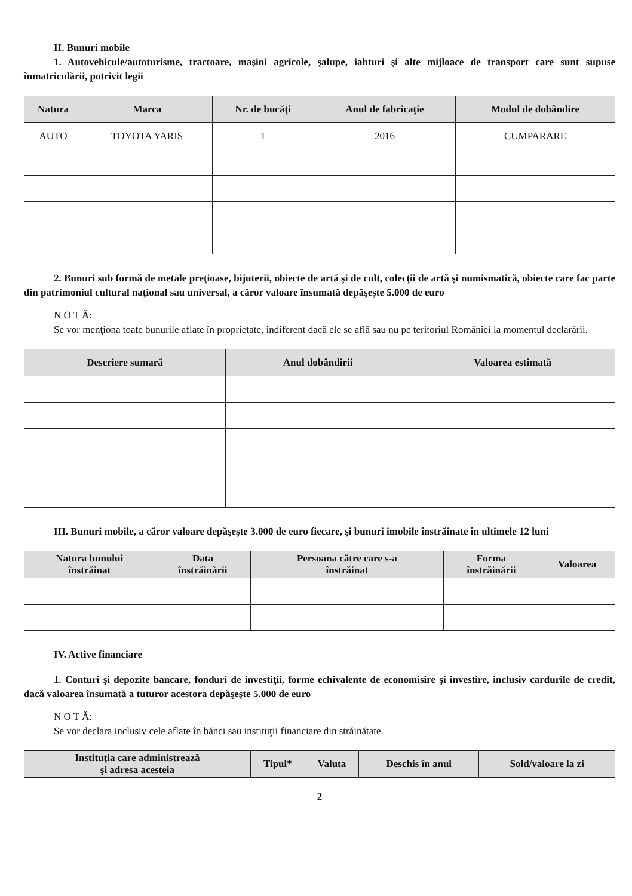II. Bunuri mobile
1. Autovehicule/autoturisme, tractoare, maşini agricole, şalupe, iahturi şi alte mijloace de transport care sunt supuse înmatriculării, potrivit legii
| Natura | Marca | Nr. de bucăţi | Anul de fabricaţie | Modul de dobândire |
| --- | --- | --- | --- | --- |
| AUTO | TOYOTA YARIS | 1 | 2016 | CUMPARARE |
2. Bunuri sub formă de metale preţioase, bijuterii, obiecte de artă şi de cult, colecţii de artă şi numismatică, obiecte care fac parte din patrimoniul cultural naţional sau universal, a căror valoare însumată depăşeşte 5.000 de euro
N O T Ă:
Se vor menţiona toate bunurile aflate în proprietate, indiferent dacă ele se află sau nu pe teritoriul României la momentul declarării.
| Descriere sumară | Anul dobândirii | Valoarea estimată |
| --- | --- | --- |
III. Bunuri mobile, a căror valoare depăşeşte 3.000 de euro fiecare, şi bunuri imobile înstrăinate în ultimele 12 luni
| Natura bunului înstrăinat | Data înstrăinării | Persoana către care s-a înstrăinat | Forma înstrăinării | Valoarea |
| --- | --- | --- | --- | --- |
IV. Active financiare
1. Conturi şi depozite bancare, fonduri de investiţii, forme echivalente de economisire şi investire, inclusiv cardurile de credit, dacă valoarea însumată a tuturor acestora depăşeşte 5.000 de euro
N O T Ă:
Se vor declara inclusiv cele aflate în bănci sau instituţii financiare din străinătate.
| Instituţia care administrează şi adresa acesteia | Tipul* | Valuta | Deschis în anul | Sold/valoare la zi |
| --- | --- | --- | --- | --- |
2